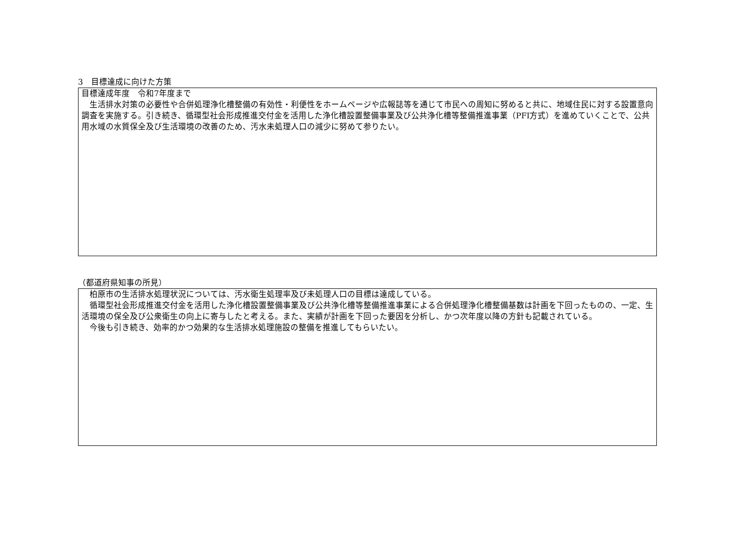3　目標達成に向けた方策
目標達成年度　令和7年度まで
　生活排水対策の必要性や合併処理浄化槽整備の有効性・利便性をホームページや広報誌等を通じて市民への周知に努めると共に、地域住民に対する設置意向調査を実施する。引き続き、循環型社会形成推進交付金を活用した浄化槽設置整備事業及び公共浄化槽等整備推進事業（PFI方式）を進めていくことで、公共用水域の水質保全及び生活環境の改善のため、汚水未処理人口の減少に努めて参りたい。
（都道府県知事の所見）
　柏原市の生活排水処理状況については、汚水衛生処理率及び未処理人口の目標は達成している。
　循環型社会形成推進交付金を活用した浄化槽設置整備事業及び公共浄化槽等整備推進事業による合併処理浄化槽整備基数は計画を下回ったものの、一定、生活環境の保全及び公衆衛生の向上に寄与したと考える。また、実績が計画を下回った要因を分析し、かつ次年度以降の方針も記載されている。
　今後も引き続き、効率的かつ効果的な生活排水処理施設の整備を推進してもらいたい。